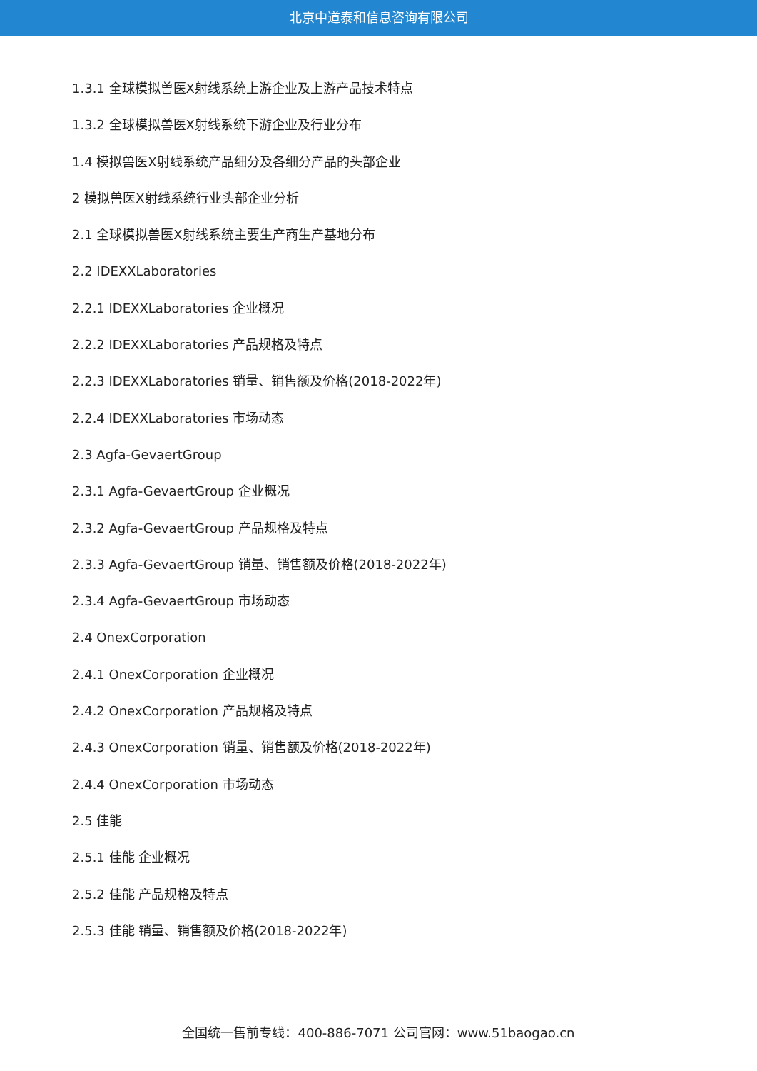北京中道泰和信息咨询有限公司
1.3.1 全球模拟兽医X射线系统上游企业及上游产品技术特点
1.3.2 全球模拟兽医X射线系统下游企业及行业分布
1.4 模拟兽医X射线系统产品细分及各细分产品的头部企业
2 模拟兽医X射线系统行业头部企业分析
2.1 全球模拟兽医X射线系统主要生产商生产基地分布
2.2 IDEXXLaboratories
2.2.1 IDEXXLaboratories 企业概况
2.2.2 IDEXXLaboratories 产品规格及特点
2.2.3 IDEXXLaboratories 销量、销售额及价格(2018-2022年)
2.2.4 IDEXXLaboratories 市场动态
2.3 Agfa-GevaertGroup
2.3.1 Agfa-GevaertGroup 企业概况
2.3.2 Agfa-GevaertGroup 产品规格及特点
2.3.3 Agfa-GevaertGroup 销量、销售额及价格(2018-2022年)
2.3.4 Agfa-GevaertGroup 市场动态
2.4 OnexCorporation
2.4.1 OnexCorporation 企业概况
2.4.2 OnexCorporation 产品规格及特点
2.4.3 OnexCorporation 销量、销售额及价格(2018-2022年)
2.4.4 OnexCorporation 市场动态
2.5 佳能
2.5.1 佳能 企业概况
2.5.2 佳能 产品规格及特点
2.5.3 佳能 销量、销售额及价格(2018-2022年)
全国统一售前专线：400-886-7071 公司官网：www.51baogao.cn